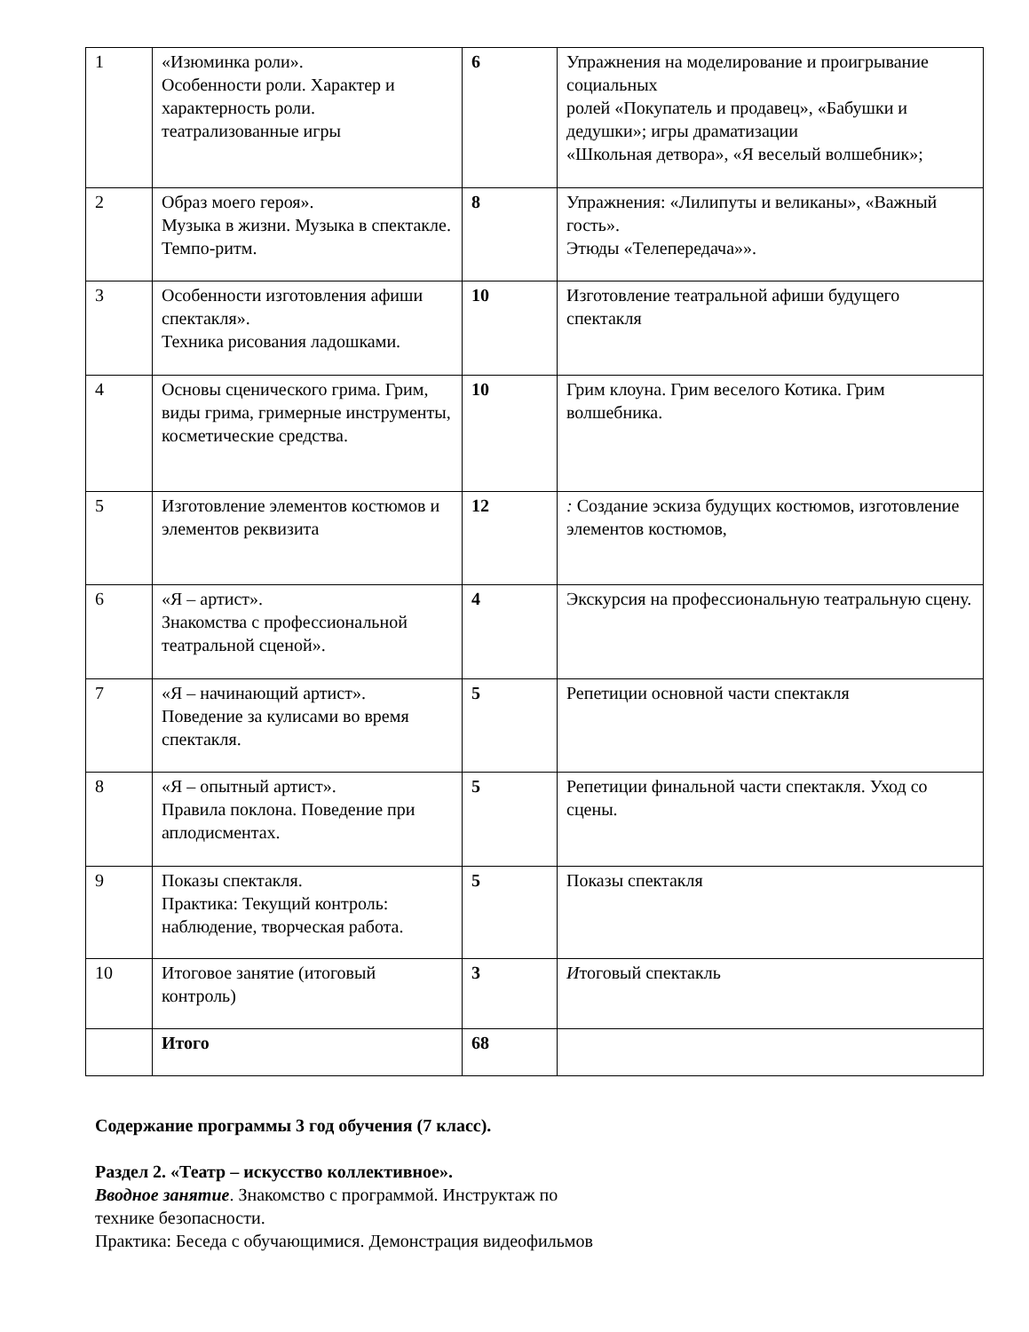| 1 | «Изюминка роли». Особенности роли. Характер и характерность роли. театрализованные игры | 6 | Упражнения на моделирование и проигрывание социальных ролей «Покупатель и продавец», «Бабушки и дедушки»; игры драматизации «Школьная детвора», «Я веселый волшебник»; |
| 2 | Образ моего героя». Музыка в жизни. Музыка в спектакле. Темпо-ритм. | 8 | Упражнения: «Лилипуты и великаны», «Важный гость». Этюды «Телепередача»». |
| 3 | Особенности изготовления афиши спектакля». Техника рисования ладошками. | 10 | Изготовление театральной афиши будущего спектакля |
| 4 | Основы сценического грима. Грим, виды грима, гримерные инструменты, косметические средства. | 10 | Грим клоуна. Грим веселого Котика. Грим волшебника. |
| 5 | Изготовление элементов костюмов и элементов реквизита | 12 | : Создание эскиза будущих костюмов, изготовление элементов костюмов, |
| 6 | «Я – артист». Знакомства с профессиональной театральной сценой». | 4 | Экскурсия на профессиональную театральную сцену. |
| 7 | «Я – начинающий артист». Поведение за кулисами во время спектакля. | 5 | Репетиции основной части спектакля |
| 8 | «Я – опытный артист». Правила поклона. Поведение при аплодисментах. | 5 | Репетиции финальной части спектакля. Уход со сцены. |
| 9 | Показы спектакля. Практика: Текущий контроль: наблюдение, творческая работа. | 5 | Показы спектакля |
| 10 | Итоговое занятие (итоговый контроль) | 3 | И тоговый спектакль |
| | Итого | 68 | |
Содержание программы 3 год обучения (7 класс).
Раздел 2. «Театр – искусство коллективное».
Вводное занятие. Знакомство с программой. Инструктаж по
технике безопасности.
Практика: Беседа с обучающимися. Демонстрация видеофильмов